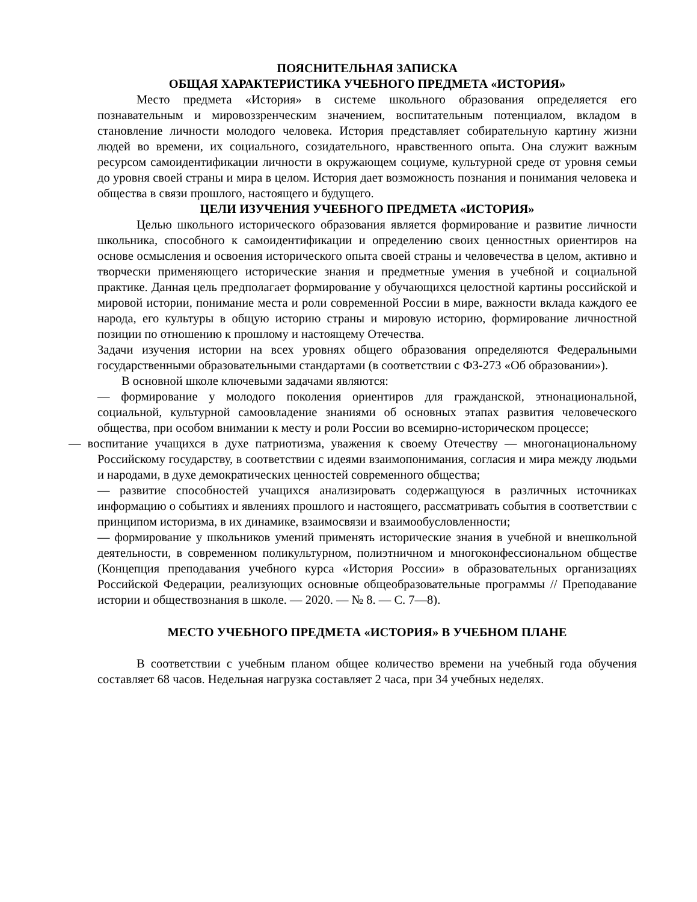ПОЯСНИТЕЛЬНАЯ ЗАПИСКА
ОБЩАЯ ХАРАКТЕРИСТИКА УЧЕБНОГО ПРЕДМЕТА «ИСТОРИЯ»
Место предмета «История» в системе школьного образования определяется его познавательным и мировоззренческим значением, воспитательным потенциалом, вкладом в становление личности молодого человека. История представляет собирательную картину жизни людей во времени, их социального, созидательного, нравственного опыта. Она служит важным ресурсом самоидентификации личности в окружающем социуме, культурной среде от уровня семьи до уровня своей страны и мира в целом. История дает возможность познания и понимания человека и общества в связи прошлого, настоящего и будущего.
ЦЕЛИ ИЗУЧЕНИЯ УЧЕБНОГО ПРЕДМЕТА «ИСТОРИЯ»
Целью школьного исторического образования является формирование и развитие личности школьника, способного к самоидентификации и определению своих ценностных ориентиров на основе осмысления и освоения исторического опыта своей страны и человечества в целом, активно и творчески применяющего исторические знания и предметные умения в учебной и социальной практике. Данная цель предполагает формирование у обучающихся целостной картины российской и мировой истории, понимание места и роли современной России в мире, важности вклада каждого ее народа, его культуры в общую историю страны и мировую историю, формирование личностной позиции по отношению к прошлому и настоящему Отечества.
Задачи изучения истории на всех уровнях общего образования определяются Федеральными государственными образовательными стандартами (в соответствии с ФЗ-273 «Об образовании»).
В основной школе ключевыми задачами являются:
— формирование у молодого поколения ориентиров для гражданской, этнонациональной, социальной, культурной самоовладение знаниями об основных этапах развития человеческого общества, при особом внимании к месту и роли России во всемирно-историческом процессе;
— воспитание учащихся в духе патриотизма, уважения к своему Отечеству — многонациональному Российскому государству, в соответствии с идеями взаимопонимания, согласия и мира между людьми и народами, в духе демократических ценностей современного общества;
— развитие способностей учащихся анализировать содержащуюся в различных источниках информацию о событиях и явлениях прошлого и настоящего, рассматривать события в соответствии с принципом историзма, в их динамике, взаимосвязи и взаимообусловленности;
— формирование у школьников умений применять исторические знания в учебной и внешкольной деятельности, в современном поликультурном, полиэтничном и многоконфессиональном обществе (Концепция преподавания учебного курса «История России» в образовательных организациях Российской Федерации, реализующих основные общеобразовательные программы // Преподавание истории и обществознания в школе. — 2020. — № 8. — С. 7—8).
МЕСТО УЧЕБНОГО ПРЕДМЕТА «ИСТОРИЯ» В УЧЕБНОМ ПЛАНЕ
В соответствии с учебным планом общее количество времени на учебный года обучения составляет 68 часов. Недельная нагрузка составляет 2 часа, при 34 учебных неделях.